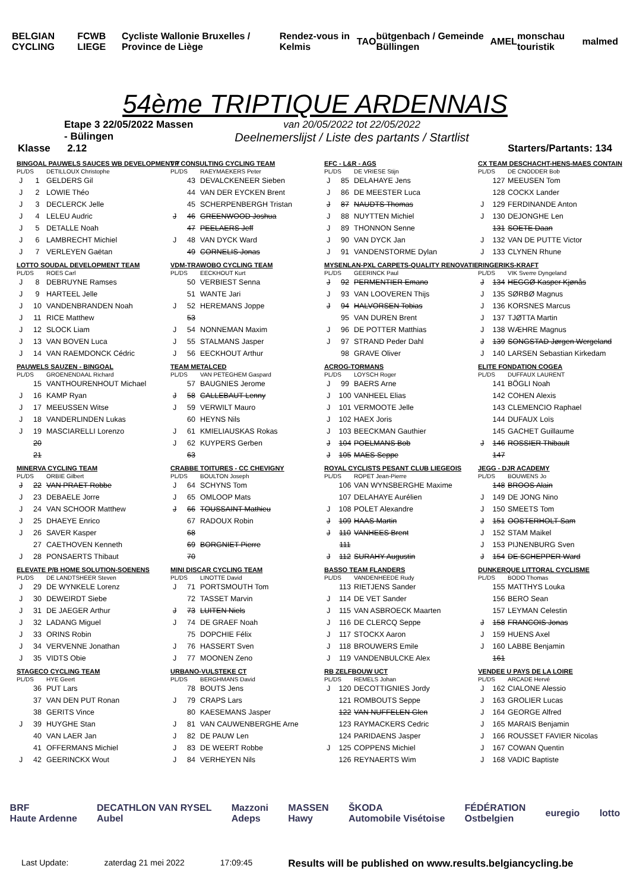BELGIAN CYCLING FCWB LIEGE Cycliste Wallonie Bruxelles / Province de Liège Rendez-vous in Kelmis TAO bütgenbach / Gemeinde Büllingen AMEL monschau touristik malmed
54ème TRIPTIQUE ARDENNAIS
Etape 3 22/05/2022 Massen - Bülingen
Klasse 2.12
van 20/05/2022 tot 22/05/2022
Deelnemerslijst / Liste des partants / Startlist
Starters/Partants: 134
| BINGOAL PAUWELS SAUCES WB DEVELOPMENT T | | |
| PL/DS | | DETILLOUX Christophe |
| J | 1 | GELDERS Gil |
| J | 2 | LOWIE Théo |
| J | 3 | DECLERCK Jelle |
| J | 4 | LELEU Audric |
| J | 5 | DETALLE Noah |
| J | 6 | LAMBRECHT Michiel |
| J | 7 | VERLEYEN Gaëtan |
| VP CONSULTING CYCLING TEAM | | |
| PL/DS | | RAEYMAEKERS Peter |
| | 43 | DEVALCKENEER Sieben |
| | 44 | VAN DER EYCKEN Brent |
| | 45 | SCHERPENBERGH Tristan |
| J | 46 | GREENWOOD Joshua |
| | 47 | PEELAERS Jeff |
| J | 48 | VAN DYCK Ward |
| | 49 | CORNELIS Jonas |
| EFC - L&R - AGS | | |
| PL/DS | | DE VRIESE Stijn |
| J | 85 | DELAHAYE Jens |
| J | 86 | DE MEESTER Luca |
| J | 87 | NAUDTS Thomas |
| J | 88 | NUYTTEN Michiel |
| J | 89 | THONNON Senne |
| J | 90 | VAN DYCK Jan |
| J | 91 | VANDENSTORME Dylan |
| CX TEAM DESCHACHT-HENS-MAES CONTAIN | | |
| PL/DS | | DE CNODDER Bob |
| | 127 | MEEUSEN Tom |
| | 128 | COCKX Lander |
| J | 129 | FERDINANDE Anton |
| J | 130 | DEJONGHE Len |
| | 131 | SOETE Daan |
| J | 132 | VAN DE PUTTE Victor |
| J | 133 | CLYNEN Rhune |
| LOTTO SOUDAL DEVELOPMENT TEAM | | |
| PL/DS | | ROES Carl |
| J | 8 | DEBRUYNE Ramses |
| J | 9 | HARTEEL Jelle |
| J | 10 | VANDENBRANDEN Noah |
| J | 11 | RICE Matthew |
| J | 12 | SLOCK Liam |
| J | 13 | VAN BOVEN Luca |
| J | 14 | VAN RAEMDONCK Cédric |
| VDM-TRAWOBO CYCLING TEAM | | |
| PL/DS | | EECKHOUT Kurt |
| | 50 | VERBIEST Senna |
| | 51 | WANTE Jari |
| J | 52 | HEREMANS Joppe |
| | 53 | |
| J | 54 | NONNEMAN Maxim |
| J | 55 | STALMANS Jasper |
| J | 56 | EECKHOUT Arthur |
| MYSENLAN-PXL CARPETS-QUALITY RENOVATIE | | |
| PL/DS | | GEERINCK Paul |
| J | 92 | PERMENTIER Emano |
| J | 93 | VAN LOOVEREN Thijs |
| J | 94 | HALVORSEN Tobias |
| | 95 | VAN DUREN Brent |
| J | 96 | DE POTTER Matthias |
| J | 97 | STRAND Peder Dahl |
| | 98 | GRAVE Oliver |
| RINGERIKS-KRAFT | | |
| PL/DS | | VIK Sverre Dyngeland |
| J | 134 | HEGGØ Kasper Kjønås |
| J | 135 | SØRBØ Magnus |
| J | 136 | KORSNES Marcus |
| J | 137 | TJØTTA Martin |
| J | 138 | WÆHRE Magnus |
| J | 139 | SONGSTAD Jørgen Wergeland |
| J | 140 | LARSEN Sebastian Kirkedam |
| PAUWELS SAUZEN - BINGOAL | | |
| PL/DS | | GROENENDAAL Richard |
| | 15 | VANTHOURENHOUT Michael |
| J | 16 | KAMP Ryan |
| J | 17 | MEEUSSEN Witse |
| J | 18 | VANDERLINDEN Lukas |
| J | 19 | MASCIARELLI Lorenzo |
| | 20 | |
| | 21 | |
| TEAM METALCED | | |
| PL/DS | | VAN PETEGHEM Gaspard |
| | 57 | BAUGNIES Jerome |
| J | 58 | CALLEBAUT Lenny |
| J | 59 | VERWILT Mauro |
| | 60 | HEYNS Nils |
| J | 61 | KMIELIAUSKAS Rokas |
| J | 62 | KUYPERS Gerben |
| | 63 | |
| ACROG-TORMANS | | |
| PL/DS | | LOYSCH Roger |
| J | 99 | BAERS Arne |
| J | 100 | VANHEEL Elias |
| J | 101 | VERMOOTE Jelle |
| J | 102 | HAEX Joris |
| J | 103 | BEECKMAN Gauthier |
| J | 104 | POELMANS Bob |
| J | 105 | MAES Seppe |
| ELITE FONDATION COGEA | | |
| PL/DS | | DUFFAUX LAURENT |
| | 141 | BÖGLI Noah |
| | 142 | COHEN Alexis |
| | 143 | CLEMENCIO Raphael |
| | 144 | DUFAUX Loïs |
| | 145 | GACHET Guillaume |
| J | 146 | ROSSIER Thibault |
| | 147 | |
| MINERVA CYCLING TEAM | | |
| PL/DS | | ORBIE Gilbert |
| J | 22 | VAN PRAET Robbe |
| J | 23 | DEBAELE Jorre |
| J | 24 | VAN SCHOOR Matthew |
| J | 25 | DHAEYE Enrico |
| J | 26 | SAVER Kasper |
| | 27 | CAETHOVEN Kenneth |
| J | 28 | PONSAERTS Thibaut |
| CRABBE TOITURES - CC CHEVIGNY | | |
| PL/DS | | BOULTON Joseph |
| J | 64 | SCHYNS Tom |
| J | 65 | OMLOOP Mats |
| J | 66 | TOUSSAINT Mathieu |
| | 67 | RADOUX Robin |
| | 68 | |
| | 69 | BORGNIET Pierre |
| | 70 | |
| ROYAL CYCLISTS PESANT CLUB LIEGEOIS | | |
| PL/DS | | ROPET Jean-Pierre |
| | 106 | VAN WYNSBERGHE Maxime |
| | 107 | DELAHAYE Aurélien |
| J | 108 | POLET Alexandre |
| J | 109 | HAAS Martin |
| J | 110 | VANHEES Brent |
| | 111 | |
| J | 112 | SURAHY Augustin |
| JEGG - DJR ACADEMY | | |
| PL/DS | | BOUWENS Jo |
| | 148 | BROOS Alain |
| J | 149 | DE JONG Nino |
| J | 150 | SMEETS Tom |
| J | 151 | OOSTERHOLT Sam |
| J | 152 | STAM Maikel |
| J | 153 | PIJNENBURG Sven |
| J | 154 | DE SCHEPPER Ward |
| ELEVATE P/B HOME SOLUTION-SOENENS | | |
| PL/DS | | DE LANDTSHEER Steven |
| J | 29 | DE WYNKELE Lorenz |
| J | 30 | DEWEIRDT Siebe |
| J | 31 | DE JAEGER Arthur |
| J | 32 | LADANG Miguel |
| J | 33 | ORINS Robin |
| J | 34 | VERVENNE Jonathan |
| J | 35 | VIDTS Obie |
| MINI DISCAR CYCLING TEAM | | |
| PL/DS | | LINOTTE David |
| J | 71 | PORTSMOUTH Tom |
| | 72 | TASSET Marvin |
| J | 73 | LUITEN Niels |
| J | 74 | DE GRAEF Noah |
| | 75 | DOPCHIE Félix |
| J | 76 | HASSERT Sven |
| J | 77 | MOONEN Zeno |
| BASSO TEAM FLANDERS | | |
| PL/DS | | VANDENHEEDE Rudy |
| | 113 | RIETJENS Sander |
| J | 114 | DE VET Sander |
| J | 115 | VAN ASBROECK Maarten |
| J | 116 | DE CLERCQ Seppe |
| J | 117 | STOCKX Aaron |
| J | 118 | BROUWERS Emile |
| J | 119 | VANDENBULCKE Alex |
| DUNKERQUE LITTORAL CYCLISME | | |
| PL/DS | | BODO Thomas |
| | 155 | MATTHYS Louka |
| | 156 | BERO Sean |
| | 157 | LEYMAN Celestin |
| J | 158 | FRANCOIS Jonas |
| J | 159 | HUENS Axel |
| J | 160 | LABBE Benjamin |
| | 161 | |
| STAGECO CYCLING TEAM | | |
| PL/DS | | HYE Geert |
| | 36 | PUT Lars |
| | 37 | VAN DEN PUT Ronan |
| | 38 | GERITS Vince |
| J | 39 | HUYGHE Stan |
| | 40 | VAN LAER Jan |
| | 41 | OFFERMANS Michiel |
| J | 42 | GEERINCKX Wout |
| URBANO-VULSTEKE CT | | |
| PL/DS | | BERGHMANS David |
| | 78 | BOUTS Jens |
| J | 79 | CRAPS Lars |
| | 80 | KAESEMANS Jasper |
| J | 81 | VAN CAUWENBERGHE Arne |
| J | 82 | DE PAUW Len |
| J | 83 | DE WEERT Robbe |
| J | 84 | VERHEYEN Nils |
| RB ZELFBOUW UCT | | |
| PL/DS | | REMELS Johan |
| J | 120 | DECOTTIGNIES Jordy |
| | 121 | ROMBOUTS Seppe |
| | 122 | VAN NUFFELEN Glen |
| | 123 | RAYMACKERS Cedric |
| | 124 | PARIDAENS Jasper |
| J | 125 | COPPENS Michiel |
| | 126 | REYNAERTS Wim |
| VENDEE U PAYS DE LA LOIRE | | |
| PL/DS | | ARCADE Hervé |
| J | 162 | CIALONE Alessio |
| J | 163 | GROLIER Lucas |
| J | 164 | GEORGE Alfred |
| J | 165 | MARAIS Benjamin |
| J | 166 | ROUSSET FAVIER Nicolas |
| J | 167 | COWAN Quentin |
| J | 168 | VADIC Baptiste |
BRF
Haute Ardenne DECATHLON VAN RYSEL
Aubel Mazzoni
Adeps MASSEN
Hawy ŠKODA
Automobile Visétoise FÉDÉRATION
Ostbelgien euregio lotto
Last Update: zaterdag 21 mei 2022 17:09:45 Results will be published on www.results.belgiancycling.be